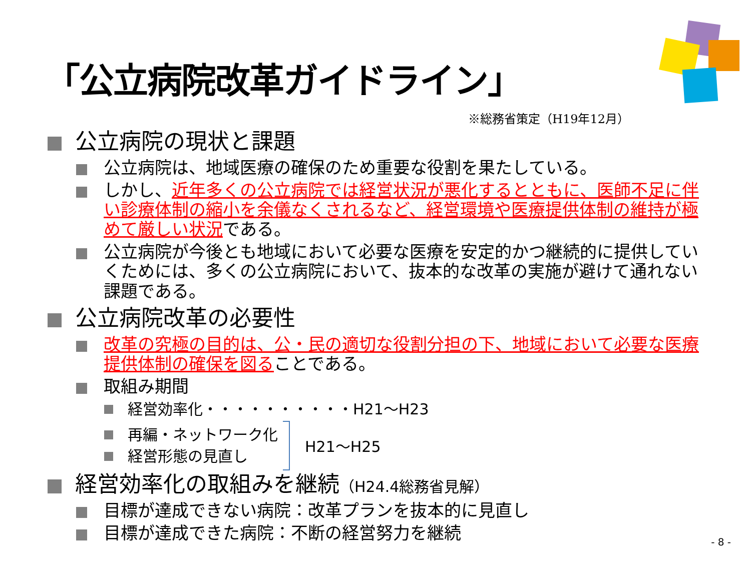「公立病院改革ガイドライン」
※総務省策定（H19年12月）
公立病院の現状と課題
公立病院は、地域医療の確保のため重要な役割を果たしている。
しかし、近年多くの公立病院では経営状況が悪化するとともに、医師不足に伴い診療体制の縮小を余儀なくされるなど、経営環境や医療提供体制の維持が極めて厳しい状況である。
公立病院が今後とも地域において必要な医療を安定的かつ継続的に提供していくためには、多くの公立病院において、抜本的な改革の実施が避けて通れない課題である。
公立病院改革の必要性
改革の究極の目的は、公・民の適切な役割分担の下、地域において必要な医療提供体制の確保を図ることである。
取組み期間
経営効率化・・・・・・・・・・H21～H23
再編・ネットワーク化
経営形態の見直し
H21～H25
経営効率化の取組みを継続（H24.4総務省見解）
目標が達成できない病院：改革プランを抜本的に見直し
目標が達成できた病院：不断の経営努力を継続
- 8 -